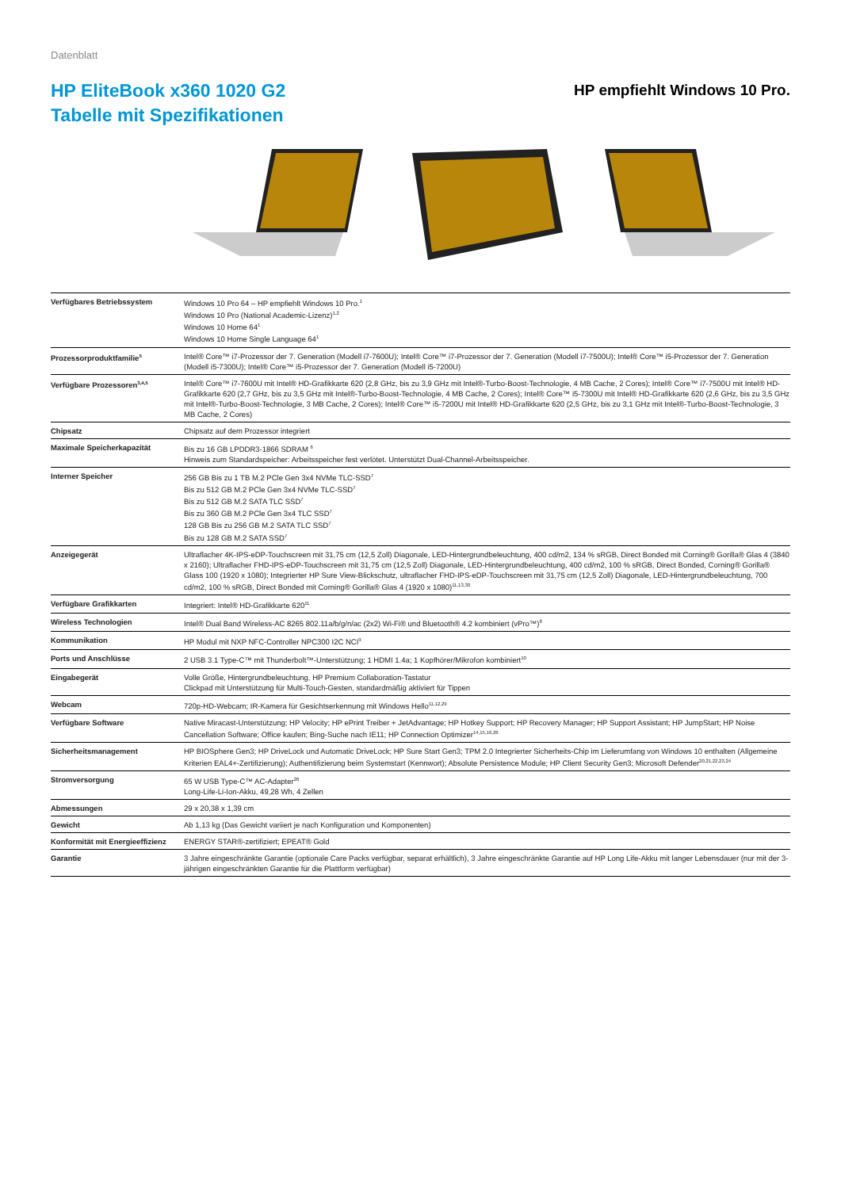Datenblatt
HP EliteBook x360 1020 G2
Tabelle mit Spezifikationen
HP empfiehlt Windows 10 Pro.
| Verfügbares Betriebssystem | Windows 10 Pro 64 – HP empfiehlt Windows 10 Pro.<sup>1</sup> Windows 10 Pro (National Academic-Lizenz)<sup>1,2</sup> Windows 10 Home 64<sup>1</sup> Windows 10 Home Single Language 64<sup>1</sup> |
| Prozessorproduktfamilie<sup>5</sup> | Intel® Core™ i7-Prozessor der 7. Generation (Modell i7-7600U); Intel® Core™ i7-Prozessor der 7. Generation (Modell i7-7500U); Intel® Core™ i5-Prozessor der 7. Generation (Modell i5-7300U); Intel® Core™ i5-Prozessor der 7. Generation (Modell i5-7200U) |
| Verfügbare Prozessoren<sup>3,4,5</sup> | Intel® Core™ i7-7600U mit Intel® HD-Grafikkarte 620 (2,8 GHz, bis zu 3,9 GHz mit Intel®-Turbo-Boost-Technologie, 4 MB Cache, 2 Cores); Intel® Core™ i7-7500U mit Intel® HD-Grafikkarte 620 (2,7 GHz, bis zu 3,5 GHz mit Intel®-Turbo-Boost-Technologie, 4 MB Cache, 2 Cores); Intel® Core™ i5-7300U mit Intel® HD-Grafikkarte 620 (2,6 GHz, bis zu 3,5 GHz mit Intel®-Turbo-Boost-Technologie, 3 MB Cache, 2 Cores); Intel® Core™ i5-7200U mit Intel® HD-Grafikkarte 620 (2,5 GHz, bis zu 3,1 GHz mit Intel®-Turbo-Boost-Technologie, 3 MB Cache, 2 Cores) |
| Chipsatz | Chipsatz auf dem Prozessor integriert |
| Maximale Speicherkapazität | Bis zu 16 GB LPDDR3-1866 SDRAM <sup>6</sup> Hinweis zum Standardspeicher: Arbeitsspeicher fest verlötet. Unterstützt Dual-Channel-Arbeitsspeicher. |
| Interner Speicher | 256 GB Bis zu 1 TB M.2 PCle Gen 3x4 NVMe TLC-SSD<sup>7</sup> Bis zu 512 GB M.2 PCle Gen 3x4 NVMe TLC-SSD<sup>7</sup> Bis zu 512 GB M.2 SATA TLC SSD<sup>7</sup> Bis zu 360 GB M.2 PCle Gen 3x4 TLC SSD<sup>7</sup> 128 GB Bis zu 256 GB M.2 SATA TLC SSD<sup>7</sup> Bis zu 128 GB M.2 SATA SSD<sup>7</sup> |
| Anzeigegerät | Ultraflacher 4K-IPS-eDP-Touchscreen mit 31,75 cm (12,5 Zoll) Diagonale, LED-Hintergrundbeleuchtung, 400 cd/m2, 134 % sRGB, Direct Bonded mit Corning® Gorilla® Glas 4 (3840 x 2160); Ultraflacher FHD-IPS-eDP-Touchscreen mit 31,75 cm (12,5 Zoll) Diagonale, LED-Hintergrundbeleuchtung, 400 cd/m2, 100 % sRGB, Direct Bonded, Corning® Gorilla® Glass 100 (1920 x 1080); Integrierter HP Sure View-Blickschutz, ultraflacher FHD-IPS-eDP-Touchscreen mit 31,75 cm (12,5 Zoll) Diagonale, LED-Hintergrundbeleuchtung, 700 cd/m2, 100 % sRGB, Direct Bonded mit Corning® Gorilla® Glas 4 (1920 x 1080)<sup>11,13,30</sup> |
| Verfügbare Grafikkarten | Integriert: Intel® HD-Grafikkarte 620<sup>11</sup> |
| Wireless Technologien | Intel® Dual Band Wireless-AC 8265 802.11a/b/g/n/ac (2x2) Wi-Fi® und Bluetooth® 4.2 kombiniert (vPro™)<sup>8</sup> |
| Kommunikation | HP Modul mit NXP NFC-Controller NPC300 I2C NCI<sup>9</sup> |
| Ports und Anschlüsse | 2 USB 3.1 Type-C™ mit Thunderbolt™-Unterstützung; 1 HDMI 1.4a; 1 Kopfhörer/Mikrofon kombiniert<sup>10</sup> |
| Eingabegerät | Volle Größe, Hintergrundbeleuchtung, HP Premium Collaboration-Tastatur Clickpad mit Unterstützung für Multi-Touch-Gesten, standardmäßig aktiviert für Tippen |
| Webcam | 720p-HD-Webcam; IR-Kamera für Gesichtserkennung mit Windows Hello<sup>11,12,29</sup> |
| Verfügbare Software | Native Miracast-Unterstützung; HP Velocity; HP ePrint Treiber + JetAdvantage; HP Hotkey Support; HP Recovery Manager; HP Support Assistant; HP JumpStart; HP Noise Cancellation Software; Office kaufen; Bing-Suche nach IE11; HP Connection Optimizer<sup>14,15,16,26</sup> |
| Sicherheitsmanagement | HP BIOSphere Gen3; HP DriveLock und Automatic DriveLock; HP Sure Start Gen3; TPM 2.0 Integrierter Sicherheits-Chip im Lieferumfang von Windows 10 enthalten (Allgemeine Kriterien EAL4+-Zertifizierung); Authentifizierung beim Systemstart (Kennwort); Absolute Persistence Module; HP Client Security Gen3; Microsoft Defender<sup>20,21,22,23,24</sup> |
| Stromversorgung | 65 W USB Type-C™ AC-Adapter<sup>26</sup> Long-Life-Li-Ion-Akku, 49,28 Wh, 4 Zellen |
| Abmessungen | 29 x 20,38 x 1,39 cm |
| Gewicht | Ab 1,13 kg (Das Gewicht variiert je nach Konfiguration und Komponenten) |
| Konformität mit Energieeffizienz | ENERGY STAR®-zertifiziert; EPEAT® Gold |
| Garantie | 3 Jahre eingeschränkte Garantie (optionale Care Packs verfügbar, separat erhältlich), 3 Jahre eingeschränkte Garantie auf HP Long Life-Akku mit langer Lebensdauer (nur mit der 3-jährigen eingeschränkten Garantie für die Plattform verfügbar) |